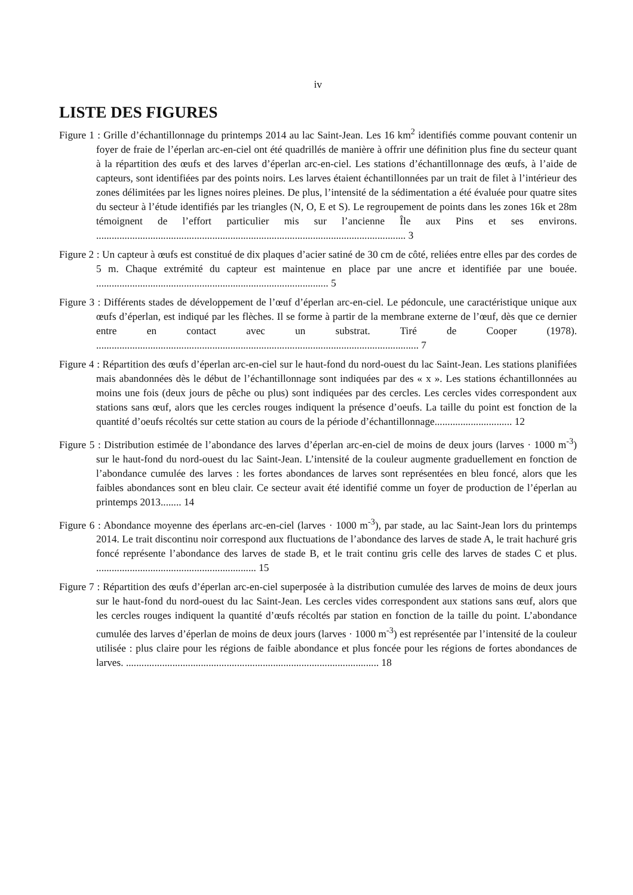iv
LISTE DES FIGURES
Figure 1 : Grille d’échantillonnage du printemps 2014 au lac Saint-Jean. Les 16 km<sup>2</sup> identifiés comme pouvant contenir un foyer de fraie de l’éperlan arc-en-ciel ont été quadrillés de manière à offrir une définition plus fine du secteur quant à la répartition des œufs et des larves d’éperlan arc-en-ciel. Les stations d’échantillonnage des œufs, à l’aide de capteurs, sont identifiées par des points noirs. Les larves étaient échantillonnées par un trait de filet à l’intérieur des zones délimitées par les lignes noires pleines. De plus, l’intensité de la sédimentation a été évaluée pour quatre sites du secteur à l’étude identifiés par les triangles (N, O, E et S). Le regroupement de points dans les zones 16k et 28m témoignent de l’effort particulier mis sur l’ancienne Île aux Pins et ses environs. ........................................................................................................................ 3
Figure 2 : Un capteur à œufs est constitué de dix plaques d’acier satiné de 30 cm de côté, reliées entre elles par des cordes de 5 m. Chaque extrémité du capteur est maintenue en place par une ancre et identifiée par une bouée. .......................................................................................... 5
Figure 3 : Différents stades de développement de l’œuf d’éperlan arc-en-ciel. Le pédoncule, une caractéristique unique aux œufs d’éperlan, est indiqué par les flèches. Il se forme à partir de la membrane externe de l’œuf, dès que ce dernier entre en contact avec un substrat. Tiré de Cooper (1978). ............................................................................................................................. 7
Figure 4 : Répartition des œufs d’éperlan arc-en-ciel sur le haut-fond du nord-ouest du lac Saint-Jean. Les stations planifiées mais abandonnées dès le début de l’échantillonnage sont indiquées par des « x ». Les stations échantillonnées au moins une fois (deux jours de pêche ou plus) sont indiquées par des cercles. Les cercles vides correspondent aux stations sans œuf, alors que les cercles rouges indiquent la présence d’oeufs. La taille du point est fonction de la quantité d’oeufs récoltés sur cette station au cours de la période d’échantillonnage.............................. 12
Figure 5 : Distribution estimée de l’abondance des larves d’éperlan arc-en-ciel de moins de deux jours (larves · 1000 m<sup>-3</sup>) sur le haut-fond du nord-ouest du lac Saint-Jean. L’intensité de la couleur augmente graduellement en fonction de l’abondance cumulée des larves : les fortes abondances de larves sont représentées en bleu foncé, alors que les faibles abondances sont en bleu clair. Ce secteur avait été identifié comme un foyer de production de l’éperlan au printemps 2013........ 14
Figure 6 : Abondance moyenne des éperlans arc-en-ciel (larves · 1000 m<sup>-3</sup>), par stade, au lac Saint-Jean lors du printemps 2014. Le trait discontinu noir correspond aux fluctuations de l’abondance des larves de stade A, le trait hachuré gris foncé représente l’abondance des larves de stade B, et le trait continu gris celle des larves de stades C et plus. .............................................................. 15
Figure 7 : Répartition des œufs d’éperlan arc-en-ciel superposée à la distribution cumulée des larves de moins de deux jours sur le haut-fond du nord-ouest du lac Saint-Jean. Les cercles vides correspondent aux stations sans œuf, alors que les cercles rouges indiquent la quantité d’œufs récoltés par station en fonction de la taille du point. L’abondance cumulée des larves d’éperlan de moins de deux jours (larves · 1000 m<sup>-3</sup>) est représentée par l’intensité de la couleur utilisée : plus claire pour les régions de faible abondance et plus foncée pour les régions de fortes abondances de larves. .................................................................................................. 18